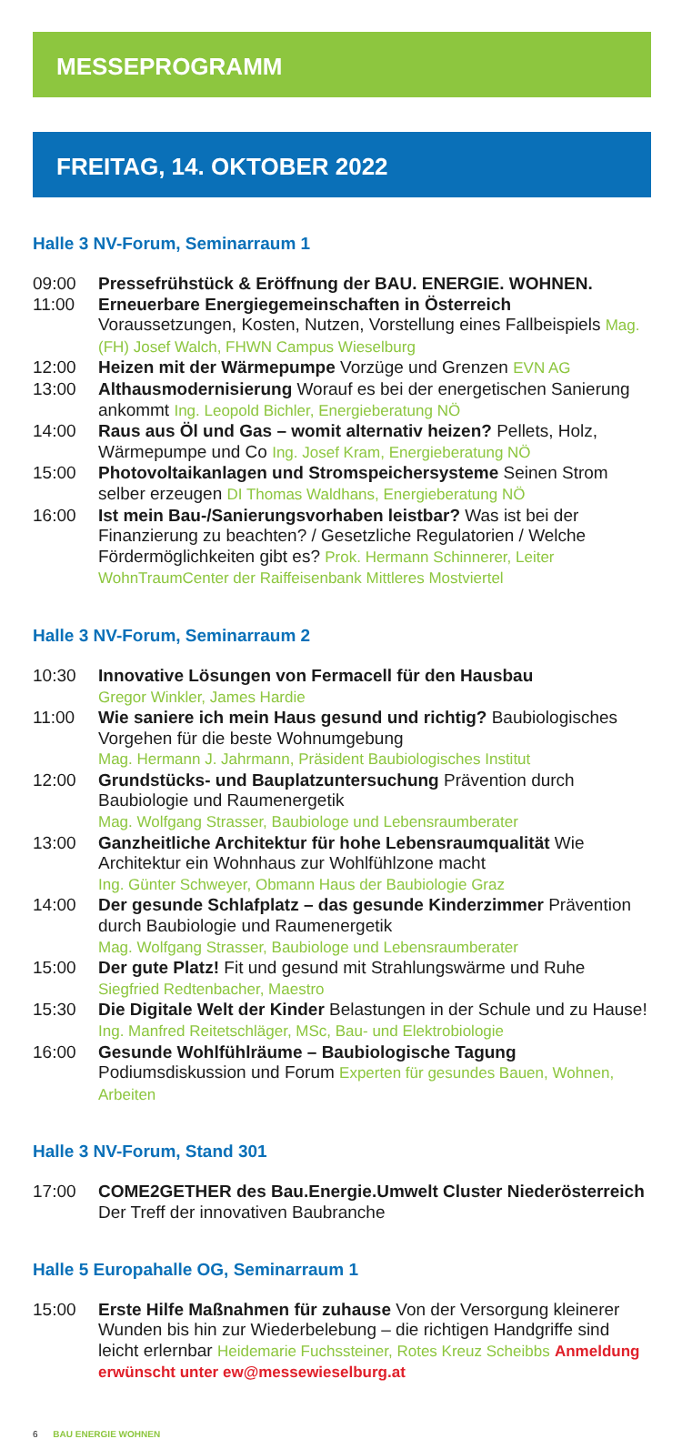MESSEPROGRAMM
FREITAG, 14. OKTOBER 2022
Halle 3 NV-Forum, Seminarraum 1
09:00 Pressefrühstück & Eröffnung der BAU. ENERGIE. WOHNEN.
11:00 Erneuerbare Energiegemeinschaften in Österreich Voraussetzungen, Kosten, Nutzen, Vorstellung eines Fallbeispiels Mag. (FH) Josef Walch, FHWN Campus Wieselburg
12:00 Heizen mit der Wärmepumpe Vorzüge und Grenzen EVN AG
13:00 Althausmodernisierung Worauf es bei der energetischen Sanierung ankommt Ing. Leopold Bichler, Energieberatung NÖ
14:00 Raus aus Öl und Gas – womit alternativ heizen? Pellets, Holz, Wärmepumpe und Co Ing. Josef Kram, Energieberatung NÖ
15:00 Photovoltaikanlagen und Stromspeichersysteme Seinen Strom selber erzeugen DI Thomas Waldhans, Energieberatung NÖ
16:00 Ist mein Bau-/Sanierungsvorhaben leistbar? Was ist bei der Finanzierung zu beachten? / Gesetzliche Regulatorien / Welche Fördermöglichkeiten gibt es? Prok. Hermann Schinnerer, Leiter WohnTraumCenter der Raiffeisenbank Mittleres Mostviertel
Halle 3 NV-Forum, Seminarraum 2
10:30 Innovative Lösungen von Fermacell für den Hausbau
Gregor Winkler, James Hardie
11:00 Wie saniere ich mein Haus gesund und richtig? Baubiologisches Vorgehen für die beste Wohnumgebung
Mag. Hermann J. Jahrmann, Präsident Baubiologisches Institut
12:00 Grundstücks- und Bauplatzuntersuchung Prävention durch Baubiologie und Raumenergetik
Mag. Wolfgang Strasser, Baubiologe und Lebensraumberater
13:00 Ganzheitliche Architektur für hohe Lebensraumqualität Wie Architektur ein Wohnhaus zur Wohlfühlzone macht
Ing. Günter Schweyer, Obmann Haus der Baubiologie Graz
14:00 Der gesunde Schlafplatz – das gesunde Kinderzimmer Prävention durch Baubiologie und Raumenergetik
Mag. Wolfgang Strasser, Baubiologe und Lebensraumberater
15:00 Der gute Platz! Fit und gesund mit Strahlungswärme und Ruhe
Siegfried Redtenbacher, Maestro
15:30 Die Digitale Welt der Kinder Belastungen in der Schule und zu Hause! Ing. Manfred Reitetschläger, MSc, Bau- und Elektrobiologie
16:00 Gesunde Wohlfühlräume – Baubiologische Tagung Podiumsdiskussion und Forum Experten für gesundes Bauen, Wohnen, Arbeiten
Halle 3 NV-Forum, Stand 301
17:00 COME2GETHER des Bau.Energie.Umwelt Cluster Niederösterreich Der Treff der innovativen Baubranche
Halle 5 Europahalle OG, Seminarraum 1
15:00 Erste Hilfe Maßnahmen für zuhause Von der Versorgung kleinerer Wunden bis hin zur Wiederbelebung – die richtigen Handgriffe sind leicht erlernbar Heidemarie Fuchssteiner, Rotes Kreuz Scheibbs Anmeldung erwünscht unter ew@messewieselburg.at
6 BAU ENERGIE WOHNEN